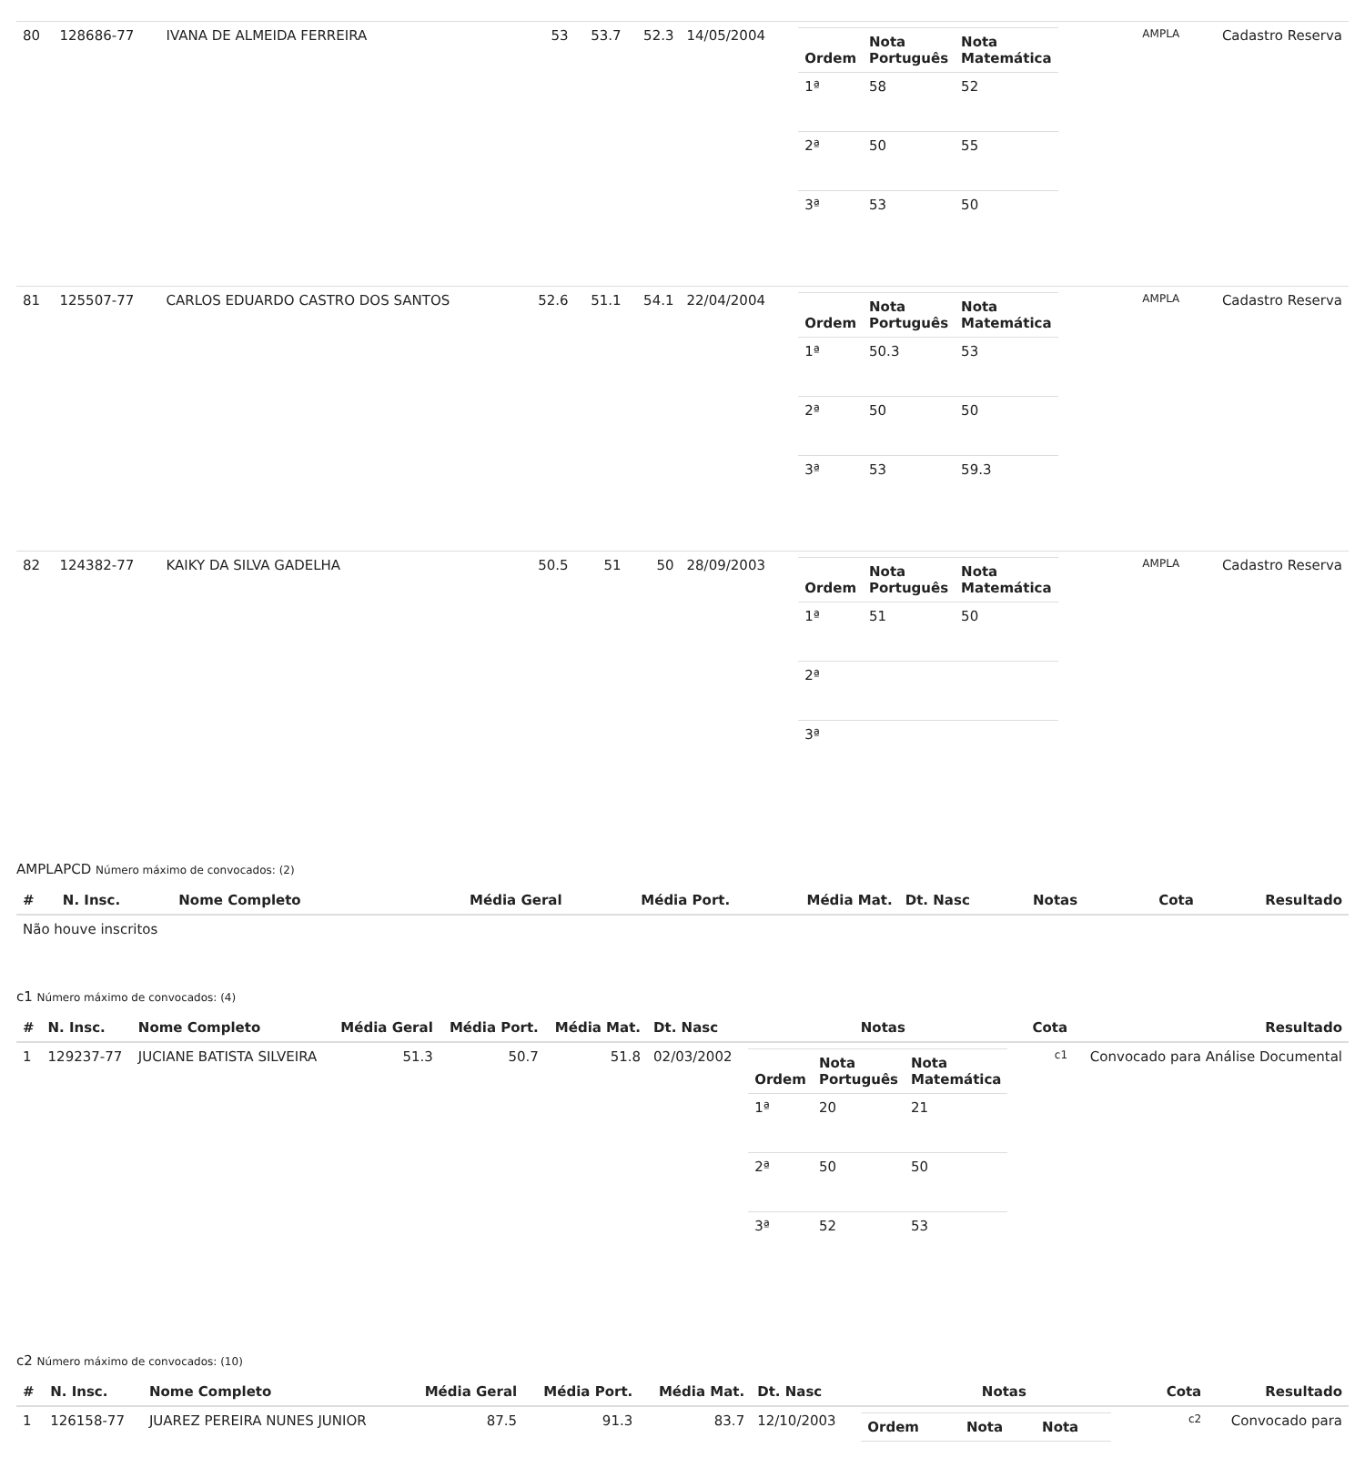| 80 | 128686-77 | IVANA DE ALMEIDA FERREIRA | 53 | 53.7 | 52.3 | 14/05/2004 | / Ordem / Nota Português / Nota Matemática / / --- / --- / --- / / 1ª / 58 / 52 / / 2ª / 50 / 55 / / 3ª / 53 / 50 / | AMPLA | Cadastro Reserva |
| 81 | 125507-77 | CARLOS EDUARDO CASTRO DOS SANTOS | 52.6 | 51.1 | 54.1 | 22/04/2004 | / Ordem / Nota Português / Nota Matemática / / --- / --- / --- / / 1ª / 50.3 / 53 / / 2ª / 50 / 50 / / 3ª / 53 / 59.3 / | AMPLA | Cadastro Reserva |
| 82 | 124382-77 | KAIKY DA SILVA GADELHA | 50.5 | 51 | 50 | 28/09/2003 | / Ordem / Nota Português / Nota Matemática / / --- / --- / --- / / 1ª / 51 / 50 / / 2ª / / / / 3ª / / / | AMPLA | Cadastro Reserva |
AMPLAPCD Número máximo de convocados: (2)
| # | N. Insc. | Nome Completo | Média Geral | Média Port. | Média Mat. | Dt. Nasc | Notas | Cota | Resultado |
| --- | --- | --- | --- | --- | --- | --- | --- | --- | --- |
| Não houve inscritos | | | | | | | | | |
c1 Número máximo de convocados: (4)
| # | N. Insc. | Nome Completo | Média Geral | Média Port. | Média Mat. | Dt. Nasc | Notas | Cota | Resultado |
| --- | --- | --- | --- | --- | --- | --- | --- | --- | --- |
| 1 | 129237-77 | JUCIANE BATISTA SILVEIRA | 51.3 | 50.7 | 51.8 | 02/03/2002 | / Ordem / Nota Português / Nota Matemática / / --- / --- / --- / / 1ª / 20 / 21 / / 2ª / 50 / 50 / / 3ª / 52 / 53 / | c1 | Convocado para Análise Documental |
c2 Número máximo de convocados: (10)
| # | N. Insc. | Nome Completo | Média Geral | Média Port. | Média Mat. | Dt. Nasc | Notas | Cota | Resultado |
| --- | --- | --- | --- | --- | --- | --- | --- | --- | --- |
| 1 | 126158-77 | JUAREZ PEREIRA NUNES JUNIOR | 87.5 | 91.3 | 83.7 | 12/10/2003 | / Ordem / Nota / Nota / / --- / --- / --- / | c2 | Convocado para |